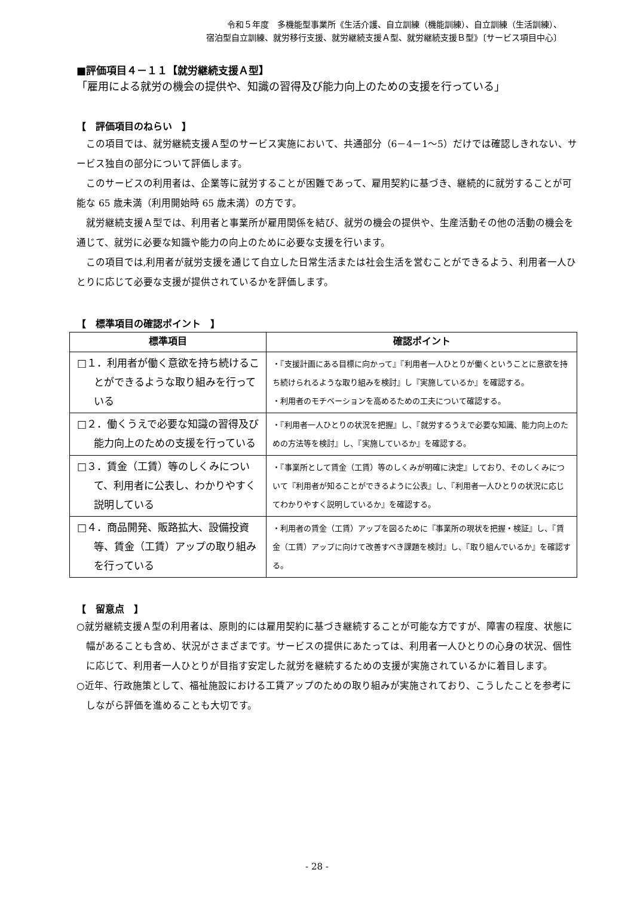令和５年度　多機能型事業所《生活介護、自立訓練（機能訓練）、自立訓練（生活訓練）、
宿泊型自立訓練、就労移行支援、就労継続支援Ａ型、就労継続支援Ｂ型》〔サービス項目中心〕
■評価項目４－１１【就労継続支援Ａ型】
「雇用による就労の機会の提供や、知識の習得及び能力向上のための支援を行っている」
【　評価項目のねらい　】
この項目では、就労継続支援Ａ型のサービス実施において、共通部分（6－4－1～5）だけでは確認しきれない、サービス独自の部分について評価します。
このサービスの利用者は、企業等に就労することが困難であって、雇用契約に基づき、継続的に就労することが可能な 65 歳未満（利用開始時 65 歳未満）の方です。
就労継続支援Ａ型では、利用者と事業所が雇用関係を結び、就労の機会の提供や、生産活動その他の活動の機会を通じて、就労に必要な知識や能力の向上のために必要な支援を行います。
この項目では,利用者が就労支援を通じて自立した日常生活または社会生活を営むことができるよう、利用者一人ひとりに応じて必要な支援が提供されているかを評価します。
【　標準項目の確認ポイント　】
| 標準項目 | 確認ポイント |
| --- | --- |
| □１．利用者が働く意欲を持ち続けることができるような取り組みを行っている | ・『支援計画にある目標に向かって』『利用者一人ひとりが働くということに意欲を持ち続けられるような取り組みを検討』し『実施しているか』を確認する。 ・利用者のモチベーションを高めるための工夫について確認する。 |
| □２．働くうえで必要な知識の習得及び能力向上のための支援を行っている | ・『利用者一人ひとりの状況を把握』し、『就労するうえで必要な知識、能力向上のための方法等を検討』し、『実施しているか』を確認する。 |
| □３．賃金（工賃）等のしくみについて、利用者に公表し、わかりやすく説明している | ・『事業所として賃金（工賃）等のしくみが明確に決定』しており、そのしくみについて『利用者が知ることができるように公表』し、『利用者一人ひとりの状況に応じてわかりやすく説明しているか』を確認する。 |
| □４．商品開発、販路拡大、設備投資等、賃金（工賃）アップの取り組みを行っている | ・利用者の賃金（工賃）アップを図るために『事業所の現状を把握・検証』し、『賃金（工賃）アップに向けて改善すべき課題を検討』し、『取り組んでいるか』を確認する。 |
【　留意点　】
○就労継続支援Ａ型の利用者は、原則的には雇用契約に基づき継続することが可能な方ですが、障害の程度、状態に幅があることも含め、状況がさまざまです。サービスの提供にあたっては、利用者一人ひとりの心身の状況、個性に応じて、利用者一人ひとりが目指す安定した就労を継続するための支援が実施されているかに着目します。
○近年、行政施策として、福祉施設における工賃アップのための取り組みが実施されており、こうしたことを参考にしながら評価を進めることも大切です。
- 28 -